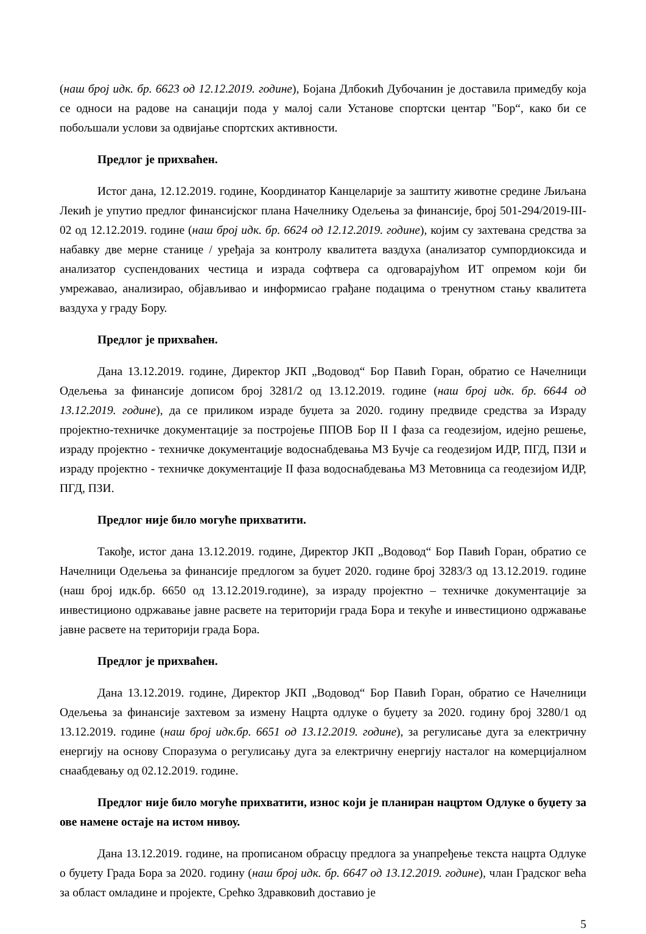(наш број идк. бр. 6623 од 12.12.2019. године), Бојана Длбокић Дубочанин је доставила примедбу која се односи на радове на санацији пода у малој сали Установе спортски центар "Бор“, како би се побољшали услови за одвијање спортских активности.
Предлог је прихваћен.
Истог дана, 12.12.2019. године, Координатор Канцеларије за заштиту животне средине Љиљана Лекић је упутио предлог финансијског плана Начелнику Одељења за финансије, број 501-294/2019-III-02 од 12.12.2019. године (наш број идк. бр. 6624 од 12.12.2019. године), којим су захтевана средства за набавку две мерне станице / уређаја за контролу квалитета ваздуха (анализатор сумпордиоксида и анализатор суспендованих честица и израда софтвера са одговарајућом ИТ опремом који би умрежавао, анализирао, објављивао и информисао грађане подацима о тренутном стању квалитета ваздуха у граду Бору.
Предлог је прихваћен.
Дана 13.12.2019. године, Директор ЈКП „Водовод“ Бор Павић Горан, обратио се Начелници Одељења за финансије дописом број 3281/2 од 13.12.2019. године (наш број идк. бр. 6644 од 13.12.2019. године), да се приликом израде буџета за 2020. годину предвиде средства за Израду пројектно-техничке документације за постројење ППОВ Бор II I фаза са геодезијом, идејно решење, израду пројектно - техничке документације водоснабдевања МЗ Бучје са геодезијом ИДР, ПГД, ПЗИ и израду пројектно - техничке документације II фаза водоснабдевања МЗ Метовница са геодезијом ИДР, ПГД, ПЗИ.
Предлог није било могуће прихватити.
Такође, истог дана 13.12.2019. године, Директор ЈКП „Водовод“ Бор Павић Горан, обратио се Начелници Одељења за финансије предлогом за буџет 2020. године број 3283/3 од 13.12.2019. године (наш број идк.бр. 6650 од 13.12.2019.године), за израду пројектно – техничке документације за инвестиционо одржавање јавне расвете на територији града Бора и текуће и инвестиционо одржавање јавне расвете на територији града Бора.
Предлог је прихваћен.
Дана 13.12.2019. године, Директор ЈКП „Водовод“ Бор Павић Горан, обратио се Начелници Одељења за финансије захтевом за измену Нацрта одлуке о буџету за 2020. годину број 3280/1 од 13.12.2019. године (наш број идк.бр. 6651 од 13.12.2019. године), за регулисање дуга за електричну енергију на основу Споразума о регулисању дуга за електричну енергију насталог на комерцијалном снаабдевању од 02.12.2019. године.
Предлог није било могуће прихватити, износ који је планиран нацртом Одлуке о буџету за ове намене остаје на истом нивоу.
Дана 13.12.2019. године, на прописаном обрасцу предлога за унапређење текста нацрта Одлуке о буџету Града Бора за 2020. годину (наш број идк. бр. 6647 од 13.12.2019. године), члан Градског већа за област омладине и пројекте, Срећко Здравковић доставио је
5